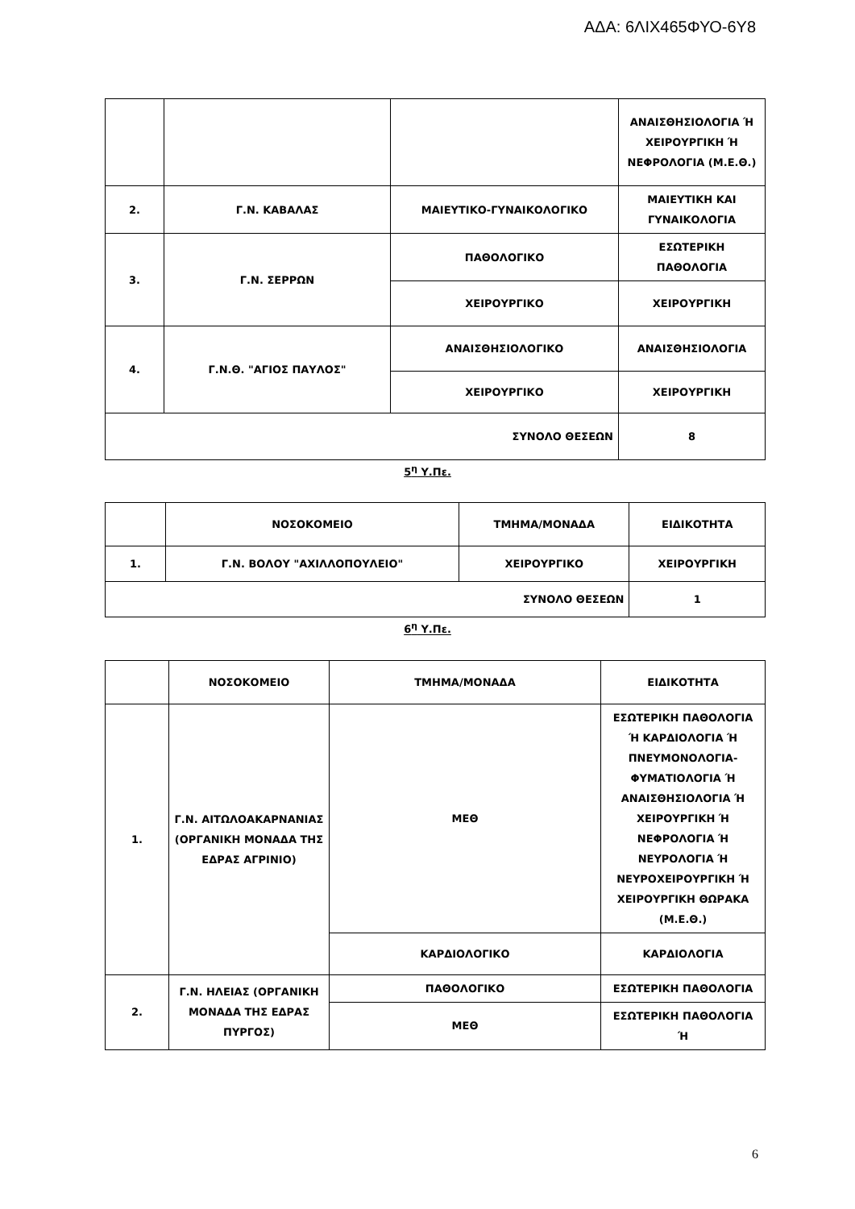ΑΔΑ: 6ΛΙΧ465ΦΥΟ-6Υ8
| | | | ΑΝΑΙΣΘΗΣΙΟΛΟΓΙΑ Ή ΧΕΙΡΟΥΡΓΙΚΗ Ή ΝΕΦΡΟΛΟΓΙΑ (Μ.Ε.Θ.) |
| 2. | Γ.Ν. ΚΑΒΑΛΑΣ | ΜΑΙΕΥΤΙΚΟ-ΓΥΝΑΙΚΟΛΟΓΙΚΟ | ΜΑΙΕΥΤΙΚΗ ΚΑΙ ΓΥΝΑΙΚΟΛΟΓΙΑ |
| 3. | Γ.Ν. ΣΕΡΡΩΝ | ΠΑΘΟΛΟΓΙΚΟ | ΕΣΩΤΕΡΙΚΗ ΠΑΘΟΛΟΓΙΑ |
| | | ΧΕΙΡΟΥΡΓΙΚΟ | ΧΕΙΡΟΥΡΓΙΚΗ |
| 4. | Γ.Ν.Θ. "ΑΓΙΟΣ ΠΑΥΛΟΣ" | ΑΝΑΙΣΘΗΣΙΟΛΟΓΙΚΟ | ΑΝΑΙΣΘΗΣΙΟΛΟΓΙΑ |
| | | ΧΕΙΡΟΥΡΓΙΚΟ | ΧΕΙΡΟΥΡΓΙΚΗ |
| ΣΥΝΟΛΟ ΘΕΣΕΩΝ | | | 8 |
5<sup>η</sup> Υ.Πε.
| | ΝΟΣΟΚΟΜΕΙΟ | ΤΜΗΜΑ/ΜΟΝΑΔΑ | ΕΙΔΙΚΟΤΗΤΑ |
| 1. | Γ.Ν. ΒΟΛΟΥ "ΑΧΙΛΛΟΠΟΥΛΕΙΟ" | ΧΕΙΡΟΥΡΓΙΚΟ | ΧΕΙΡΟΥΡΓΙΚΗ |
| ΣΥΝΟΛΟ ΘΕΣΕΩΝ | | | 1 |
6<sup>η</sup> Υ.Πε.
| | ΝΟΣΟΚΟΜΕΙΟ | ΤΜΗΜΑ/ΜΟΝΑΔΑ | ΕΙΔΙΚΟΤΗΤΑ |
| 1. | Γ.Ν. ΑΙΤΩΛΟΑΚΑΡΝΑΝΙΑΣ (ΟΡΓΑΝΙΚΗ ΜΟΝΑΔΑ ΤΗΣ ΕΔΡΑΣ ΑΓΡΙΝΙΟ) | ΜΕΘ | ΕΣΩΤΕΡΙΚΗ ΠΑΘΟΛΟΓΙΑ Ή ΚΑΡΔΙΟΛΟΓΙΑ Ή ΠΝΕΥΜΟΝΟΛΟΓΙΑ-ΦΥΜΑΤΙΟΛΟΓΙΑ Ή ΑΝΑΙΣΘΗΣΙΟΛΟΓΙΑ Ή ΧΕΙΡΟΥΡΓΙΚΗ Ή ΝΕΦΡΟΛΟΓΙΑ Ή ΝΕΥΡΟΛΟΓΙΑ Ή ΝΕΥΡΟΧΕΙΡΟΥΡΓΙΚΗ Ή ΧΕΙΡΟΥΡΓΙΚΗ ΘΩΡΑΚΑ (Μ.Ε.Θ.) |
| | | ΚΑΡΔΙΟΛΟΓΙΚΟ | ΚΑΡΔΙΟΛΟΓΙΑ |
| 2. | Γ.Ν. ΗΛΕΙΑΣ (ΟΡΓΑΝΙΚΗ ΜΟΝΑΔΑ ΤΗΣ ΕΔΡΑΣ ΠΥΡΓΟΣ) | ΠΑΘΟΛΟΓΙΚΟ | ΕΣΩΤΕΡΙΚΗ ΠΑΘΟΛΟΓΙΑ |
| | | ΜΕΘ | ΕΣΩΤΕΡΙΚΗ ΠΑΘΟΛΟΓΙΑ Ή |
6